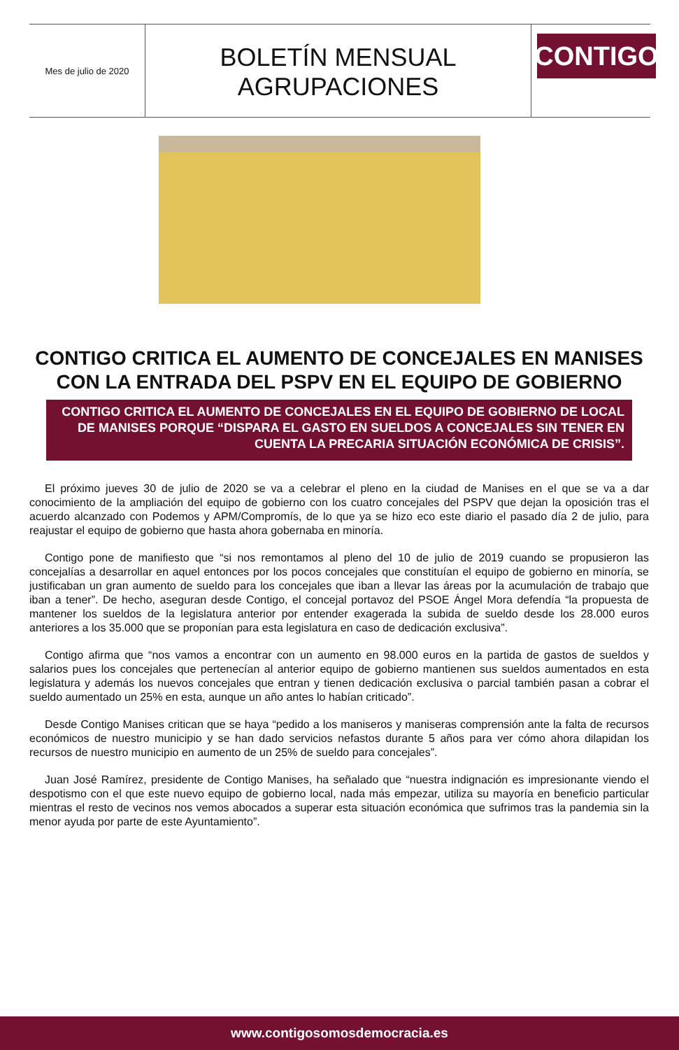Mes de julio de 2020
BOLETÍN MENSUAL
AGRUPACIONES
CONTIGO
CONTIGO CRITICA EL AUMENTO DE CONCEJALES EN MANISES CON LA ENTRADA DEL PSPV EN EL EQUIPO DE GOBIERNO
CONTIGO CRITICA EL AUMENTO DE CONCEJALES EN EL EQUIPO DE GOBIERNO DE LOCAL DE MANISES PORQUE “DISPARA EL GASTO EN SUELDOS A CONCEJALES SIN TENER EN CUENTA LA PRECARIA SITUACIÓN ECONÓMICA DE CRISIS”.
El próximo jueves 30 de julio de 2020 se va a celebrar el pleno en la ciudad de Manises en el que se va a dar conocimiento de la ampliación del equipo de gobierno con los cuatro concejales del PSPV que dejan la oposición tras el acuerdo alcanzado con Podemos y APM/Compromís, de lo que ya se hizo eco este diario el pasado día 2 de julio, para reajustar el equipo de gobierno que hasta ahora gobernaba en minoría.
Contigo pone de manifiesto que “si nos remontamos al pleno del 10 de julio de 2019 cuando se propusieron las concejalías a desarrollar en aquel entonces por los pocos concejales que constituían el equipo de gobierno en minoría, se justificaban un gran aumento de sueldo para los concejales que iban a llevar las áreas por la acumulación de trabajo que iban a tener”. De hecho, aseguran desde Contigo, el concejal portavoz del PSOE Ángel Mora defendía “la propuesta de mantener los sueldos de la legislatura anterior por entender exagerada la subida de sueldo desde los 28.000 euros anteriores a los 35.000 que se proponían para esta legislatura en caso de dedicación exclusiva”.
Contigo afirma que “nos vamos a encontrar con un aumento en 98.000 euros en la partida de gastos de sueldos y salarios pues los concejales que pertenecían al anterior equipo de gobierno mantienen sus sueldos aumentados en esta legislatura y además los nuevos concejales que entran y tienen dedicación exclusiva o parcial también pasan a cobrar el sueldo aumentado un 25% en esta, aunque un año antes lo habían criticado”.
Desde Contigo Manises critican que se haya “pedido a los maniseros y maniseras comprensión ante la falta de recursos económicos de nuestro municipio y se han dado servicios nefastos durante 5 años para ver cómo ahora dilapidan los recursos de nuestro municipio en aumento de un 25% de sueldo para concejales”.
Juan José Ramírez, presidente de Contigo Manises, ha señalado que “nuestra indignación es impresionante viendo el despotismo con el que este nuevo equipo de gobierno local, nada más empezar, utiliza su mayoría en beneficio particular mientras el resto de vecinos nos vemos abocados a superar esta situación económica que sufrimos tras la pandemia sin la menor ayuda por parte de este Ayuntamiento”.
www.contigosomosdemocracia.es